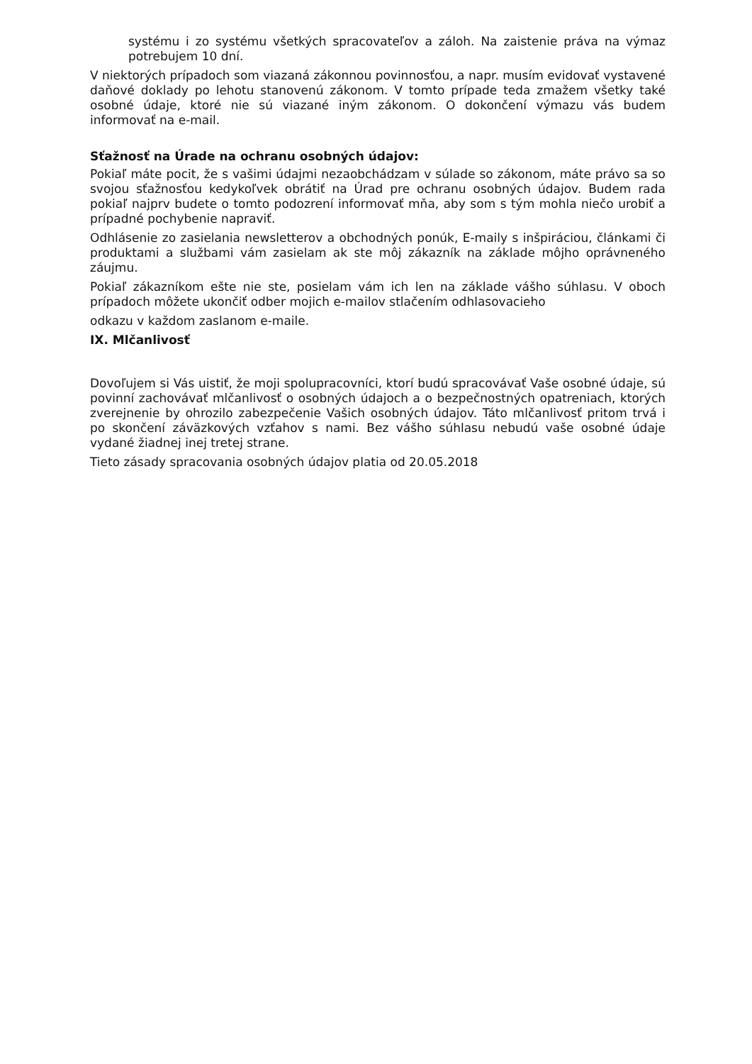systému i zo systému všetkých spracovateľov a záloh. Na zaistenie práva na výmaz potrebujem 10 dní.
V niektorých prípadoch som viazaná zákonnou povinnosťou, a napr. musím evidovať vystavené daňové doklady po lehotu stanovenú zákonom. V tomto prípade teda zmažem všetky také osobné údaje, ktoré nie sú viazané iným zákonom. O dokončení výmazu vás budem informovať na e-mail.
Sťažnosť na Úrade na ochranu osobných údajov:
Pokiaľ máte pocit, že s vašimi údajmi nezaobchádzam v súlade so zákonom, máte právo sa so svojou sťažnosťou kedykoľvek obrátiť na Úrad pre ochranu osobných údajov. Budem rada pokiaľ najprv budete o tomto podozrení informovať mňa, aby som s tým mohla niečo urobiť a prípadné pochybenie napraviť.
Odhlásenie zo zasielania newsletterov a obchodných ponúk, E-maily s inšpiráciou, článkami či produktami a službami vám zasielam ak ste môj zákazník na základe môjho oprávneného záujmu.
Pokiaľ zákazníkom ešte nie ste, posielam vám ich len na základe vášho súhlasu. V oboch prípadoch môžete ukončiť odber mojich e-mailov stlačením odhlasovacieho
odkazu v každom zaslanom e-maile.
IX. Mlčanlivosť
Dovoľujem si Vás uistiť, že moji spolupracovníci, ktorí budú spracovávať Vaše osobné údaje, sú povinní zachovávať mlčanlivosť o osobných údajoch a o bezpečnostných opatreniach, ktorých zverejnenie by ohrozilo zabezpečenie Vašich osobných údajov. Táto mlčanlivosť pritom trvá i po skončení záväzkových vzťahov s nami. Bez vášho súhlasu nebudú vaše osobné údaje vydané žiadnej inej tretej strane.
Tieto zásady spracovania osobných údajov platia od 20.05.2018